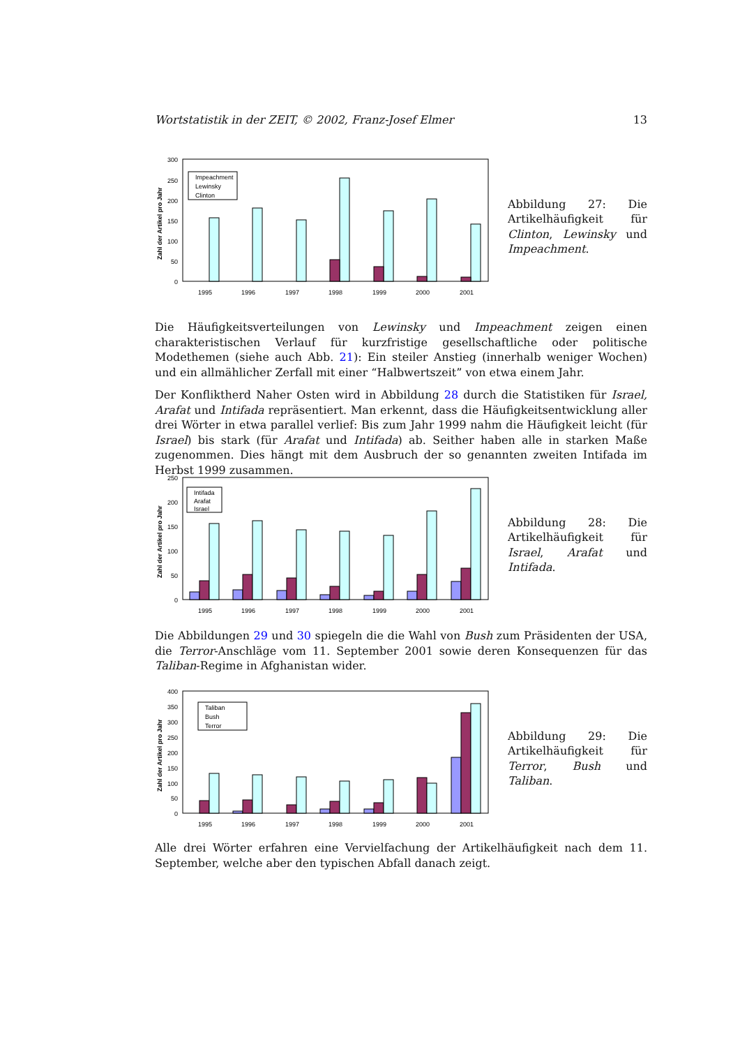Wortstatistik in der ZEIT, © 2002, Franz-Josef Elmer 13
Zahl der Artikel pro Jahr
300
250
200
150
100
50
0
Impeachment
Lewinsky
Clinton
1995
1996
1997
1998
1999
2000
2001
Abbildung 27: Die Artikelhäufigkeit für Clinton, Lewinsky und Impeachment.
Die Häufigkeitsverteilungen von Lewinsky und Impeachment zeigen einen charakteristischen Verlauf für kurzfristige gesellschaftliche oder politische Modethemen (siehe auch Abb. 21): Ein steiler Anstieg (innerhalb weniger Wochen) und ein allmählicher Zerfall mit einer “Halbwertszeit” von etwa einem Jahr.
Der Konfliktherd Naher Osten wird in Abbildung 28 durch die Statistiken für Israel, Arafat und Intifada repräsentiert. Man erkennt, dass die Häufigkeitsentwicklung aller drei Wörter in etwa parallel verlief: Bis zum Jahr 1999 nahm die Häufigkeit leicht (für Israel) bis stark (für Arafat und Intifada) ab. Seither haben alle in starken Maße zugenommen. Dies hängt mit dem Ausbruch der so genannten zweiten Intifada im Herbst 1999 zusammen.
Zahl der Artikel pro Jahr
250
200
150
100
50
0
Intifada
Arafat
Israel
1995
1996
1997
1998
1999
2000
2001
Abbildung 28: Die Artikelhäufigkeit für Israel, Arafat und Intifada.
Die Abbildungen 29 und 30 spiegeln die die Wahl von Bush zum Präsidenten der USA, die Terror-Anschläge vom 11. September 2001 sowie deren Konsequenzen für das Taliban-Regime in Afghanistan wider.
Zahl der Artikel pro Jahr
400
350
300
250
200
150
100
50
0
Taliban
Bush
Terror
1995
1996
1997
1998
1999
2000
2001
Abbildung 29: Die Artikelhäufigkeit für Terror, Bush und Taliban.
Alle drei Wörter erfahren eine Vervielfachung der Artikelhäufigkeit nach dem 11. September, welche aber den typischen Abfall danach zeigt.